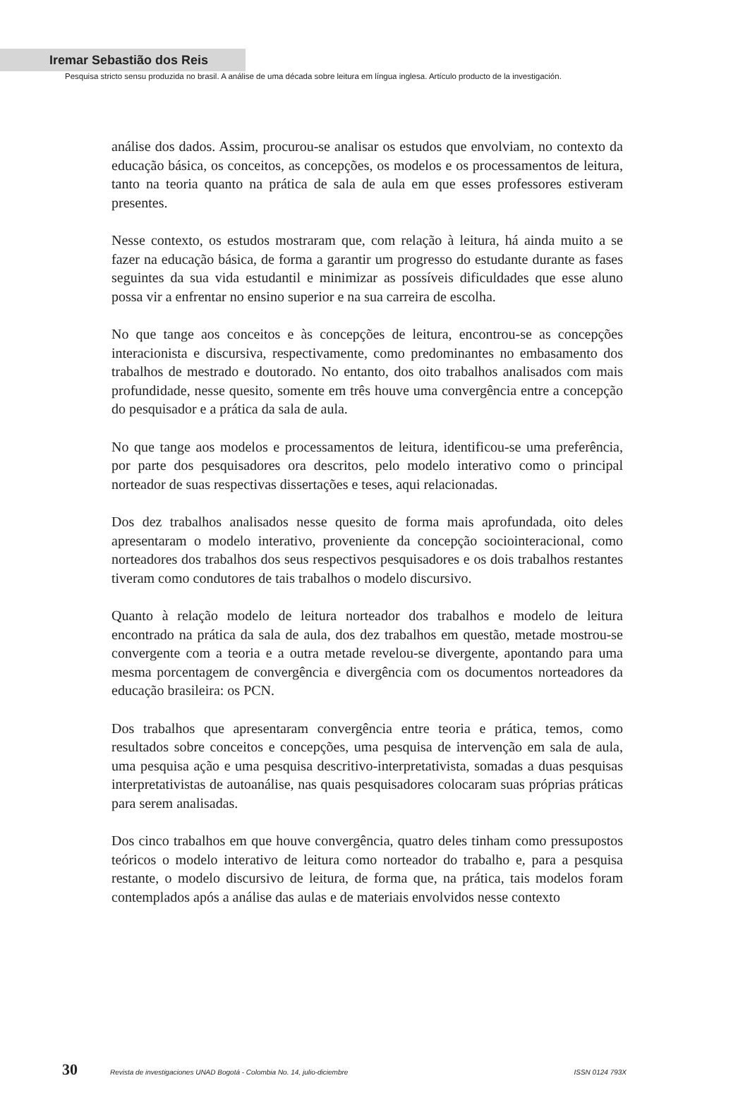Iremar Sebastião dos Reis
Pesquisa stricto sensu produzida no brasil. A análise de uma década sobre leitura em língua inglesa. Artículo producto de la investigación.
análise dos dados. Assim, procurou-se analisar os estudos que envolviam, no contexto da educação básica, os conceitos, as concepções, os modelos e os processamentos de leitura, tanto na teoria quanto na prática de sala de aula em que esses professores estiveram presentes.
Nesse contexto, os estudos mostraram que, com relação à leitura, há ainda muito a se fazer na educação básica, de forma a garantir um progresso do estudante durante as fases seguintes da sua vida estudantil e minimizar as possíveis dificuldades que esse aluno possa vir a enfrentar no ensino superior e na sua carreira de escolha.
No que tange aos conceitos e às concepções de leitura, encontrou-se as concepções interacionista e discursiva, respectivamente, como predominantes no embasamento dos trabalhos de mestrado e doutorado. No entanto, dos oito trabalhos analisados com mais profundidade, nesse quesito, somente em três houve uma convergência entre a concepção do pesquisador e a prática da sala de aula.
No que tange aos modelos e processamentos de leitura, identificou-se uma preferência, por parte dos pesquisadores ora descritos, pelo modelo interativo como o principal norteador de suas respectivas dissertações e teses, aqui relacionadas.
Dos dez trabalhos analisados nesse quesito de forma mais aprofundada, oito deles apresentaram o modelo interativo, proveniente da concepção sociointeracional, como norteadores dos trabalhos dos seus respectivos pesquisadores e os dois trabalhos restantes tiveram como condutores de tais trabalhos o modelo discursivo.
Quanto à relação modelo de leitura norteador dos trabalhos e modelo de leitura encontrado na prática da sala de aula, dos dez trabalhos em questão, metade mostrou-se convergente com a teoria e a outra metade revelou-se divergente, apontando para uma mesma porcentagem de convergência e divergência com os documentos norteadores da educação brasileira: os PCN.
Dos trabalhos que apresentaram convergência entre teoria e prática, temos, como resultados sobre conceitos e concepções, uma pesquisa de intervenção em sala de aula, uma pesquisa ação e uma pesquisa descritivo-interpretativista, somadas a duas pesquisas interpretativistas de autoanálise, nas quais pesquisadores colocaram suas próprias práticas para serem analisadas.
Dos cinco trabalhos em que houve convergência, quatro deles tinham como pressupostos teóricos o modelo interativo de leitura como norteador do trabalho e, para a pesquisa restante, o modelo discursivo de leitura, de forma que, na prática, tais modelos foram contemplados após a análise das aulas e de materiais envolvidos nesse contexto
30 Revista de investigaciones UNAD Bogotá - Colombia No. 14, julio-diciembre ISSN 0124 793X